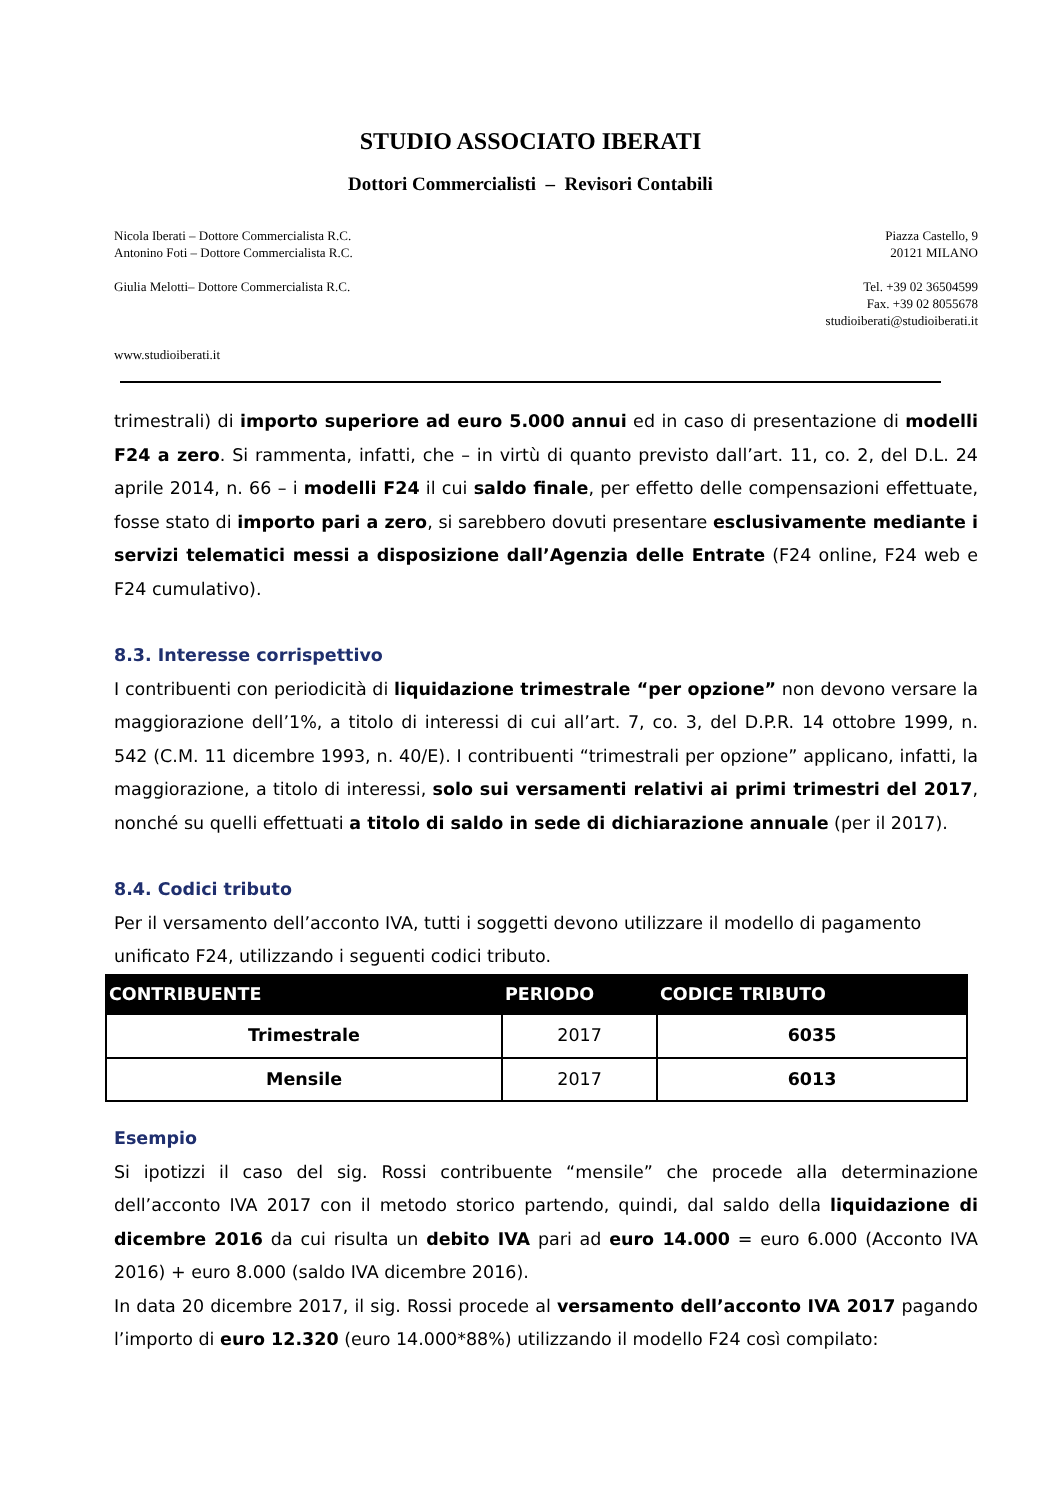STUDIO ASSOCIATO IBERATI
Dottori Commercialisti – Revisori Contabili
Nicola Iberati – Dottore Commercialista R.C.
Antonino Foti – Dottore Commercialista R.C.
Piazza Castello, 9
20121 MILANO
Giulia Melotti– Dottore Commercialista R.C.
Tel. +39 02 36504599
Fax. +39 02 8055678
studioiberati@studioiberati.it
www.studioiberati.it
trimestrali) di importo superiore ad euro 5.000 annui ed in caso di presentazione di modelli F24 a zero. Si rammenta, infatti, che – in virtù di quanto previsto dall’art. 11, co. 2, del D.L. 24 aprile 2014, n. 66 – i modelli F24 il cui saldo finale, per effetto delle compensazioni effettuate, fosse stato di importo pari a zero, si sarebbero dovuti presentare esclusivamente mediante i servizi telematici messi a disposizione dall’Agenzia delle Entrate (F24 online, F24 web e F24 cumulativo).
8.3. Interesse corrispettivo
I contribuenti con periodicità di liquidazione trimestrale “per opzione” non devono versare la maggiorazione dell’1%, a titolo di interessi di cui all’art. 7, co. 3, del D.P.R. 14 ottobre 1999, n. 542 (C.M. 11 dicembre 1993, n. 40/E). I contribuenti “trimestrali per opzione” applicano, infatti, la maggiorazione, a titolo di interessi, solo sui versamenti relativi ai primi trimestri del 2017, nonché su quelli effettuati a titolo di saldo in sede di dichiarazione annuale (per il 2017).
8.4. Codici tributo
Per il versamento dell’acconto IVA, tutti i soggetti devono utilizzare il modello di pagamento unificato F24, utilizzando i seguenti codici tributo.
| CONTRIBUENTE | PERIODO | CODICE TRIBUTO |
| --- | --- | --- |
| Trimestrale | 2017 | 6035 |
| Mensile | 2017 | 6013 |
Esempio
Si ipotizzi il caso del sig. Rossi contribuente “mensile” che procede alla determinazione dell’acconto IVA 2017 con il metodo storico partendo, quindi, dal saldo della liquidazione di dicembre 2016 da cui risulta un debito IVA pari ad euro 14.000 = euro 6.000 (Acconto IVA 2016) + euro 8.000 (saldo IVA dicembre 2016).
In data 20 dicembre 2017, il sig. Rossi procede al versamento dell’acconto IVA 2017 pagando l’importo di euro 12.320 (euro 14.000*88%) utilizzando il modello F24 così compilato: